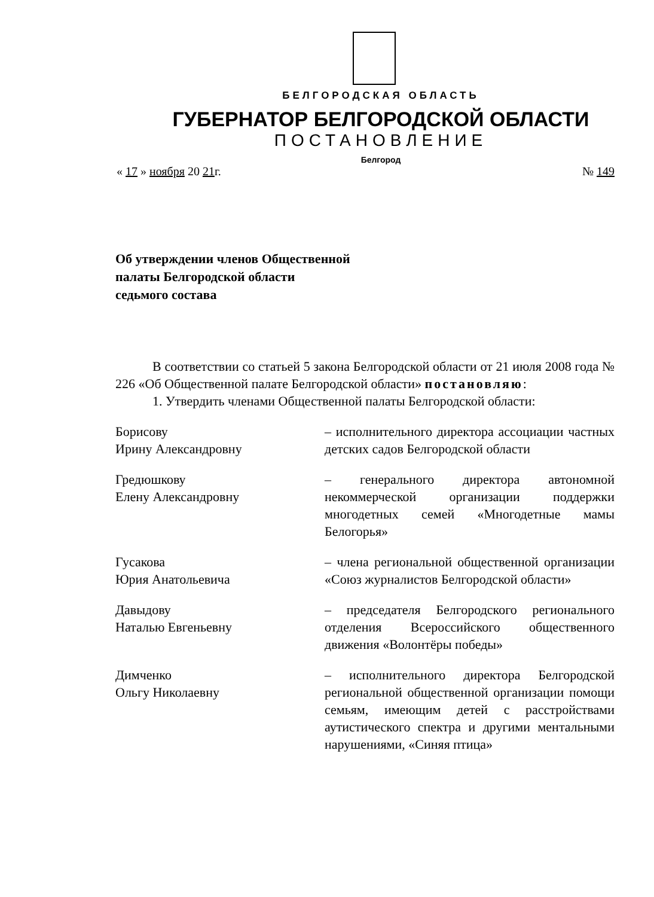БЕЛГОРОДСКАЯ ОБЛАСТЬ
ГУБЕРНАТОР БЕЛГОРОДСКОЙ ОБЛАСТИ
ПОСТАНОВЛЕНИЕ
Белгород
« 17 » ноября 20 21г. № 149
Об утверждении членов Общественной
палаты Белгородской области
седьмого состава
В соответствии со статьей 5 закона Белгородской области от 21 июля 2008 года № 226 «Об Общественной палате Белгородской области» постановляю:
1. Утвердить членами Общественной палаты Белгородской области:
Борисову
Ирину Александровну
– исполнительного директора ассоциации частных детских садов Белгородской области
Гредюшкову
Елену Александровну
– генерального директора автономной некоммерческой организации поддержки многодетных семей «Многодетные мамы Белогорья»
Гусакова
Юрия Анатольевича
– члена региональной общественной организации «Союз журналистов Белгородской области»
Давыдову
Наталью Евгеньевну
– председателя Белгородского регионального отделения Всероссийского общественного движения «Волонтёры победы»
Димченко
Ольгу Николаевну
– исполнительного директора Белгородской региональной общественной организации помощи семьям, имеющим детей с расстройствами аутистического спектра и другими ментальными нарушениями, «Синяя птица»